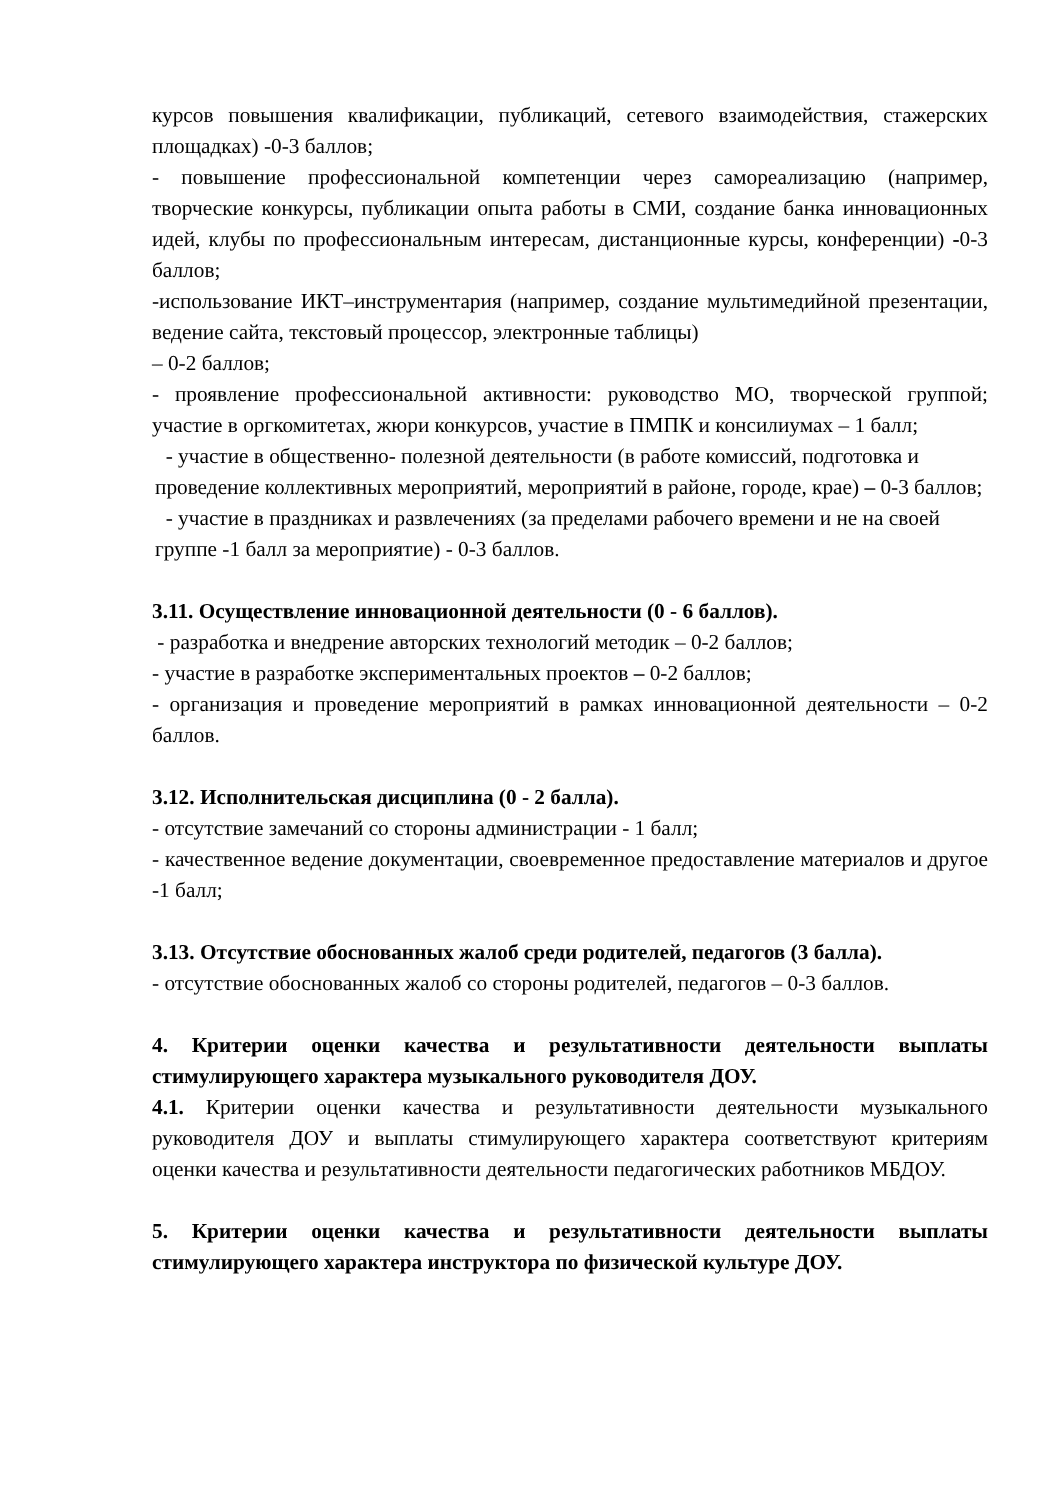курсов повышения квалификации, публикаций, сетевого взаимодействия, стажерских площадках) -0-3 баллов;
- повышение профессиональной компетенции через самореализацию (например, творческие конкурсы, публикации опыта работы в СМИ, создание банка инновационных идей, клубы по профессиональным интересам, дистанционные курсы, конференции) -0-3 баллов;
-использование ИКТ–инструментария (например, создание мультимедийной презентации, ведение сайта, текстовый процессор, электронные таблицы)
– 0-2 баллов;
- проявление профессиональной активности: руководство МО, творческой группой; участие в оргкомитетах, жюри конкурсов, участие в ПМПК и консилиумах – 1 балл;
- участие в общественно- полезной деятельности (в работе комиссий, подготовка и проведение коллективных мероприятий, мероприятий в районе, городе, крае) – 0-3 баллов;
- участие в праздниках и развлечениях (за пределами рабочего времени и не на своей группе -1 балл за мероприятие) - 0-3 баллов.
3.11. Осуществление инновационной деятельности (0 - 6 баллов).
- разработка и внедрение авторских технологий методик – 0-2 баллов;
- участие в разработке экспериментальных проектов – 0-2 баллов;
- организация и проведение мероприятий в рамках инновационной деятельности – 0-2 баллов.
3.12. Исполнительская дисциплина (0 - 2 балла).
- отсутствие замечаний со стороны администрации - 1 балл;
- качественное ведение документации, своевременное предоставление материалов и другое -1 балл;
3.13. Отсутствие обоснованных жалоб среди родителей, педагогов (3 балла).
- отсутствие обоснованных жалоб со стороны родителей, педагогов – 0-3 баллов.
4. Критерии оценки качества и результативности деятельности выплаты стимулирующего характера музыкального руководителя ДОУ.
4.1. Критерии оценки качества и результативности деятельности музыкального руководителя ДОУ и выплаты стимулирующего характера соответствуют критериям оценки качества и результативности деятельности педагогических работников МБДОУ.
5. Критерии оценки качества и результативности деятельности выплаты стимулирующего характера инструктора по физической культуре ДОУ.